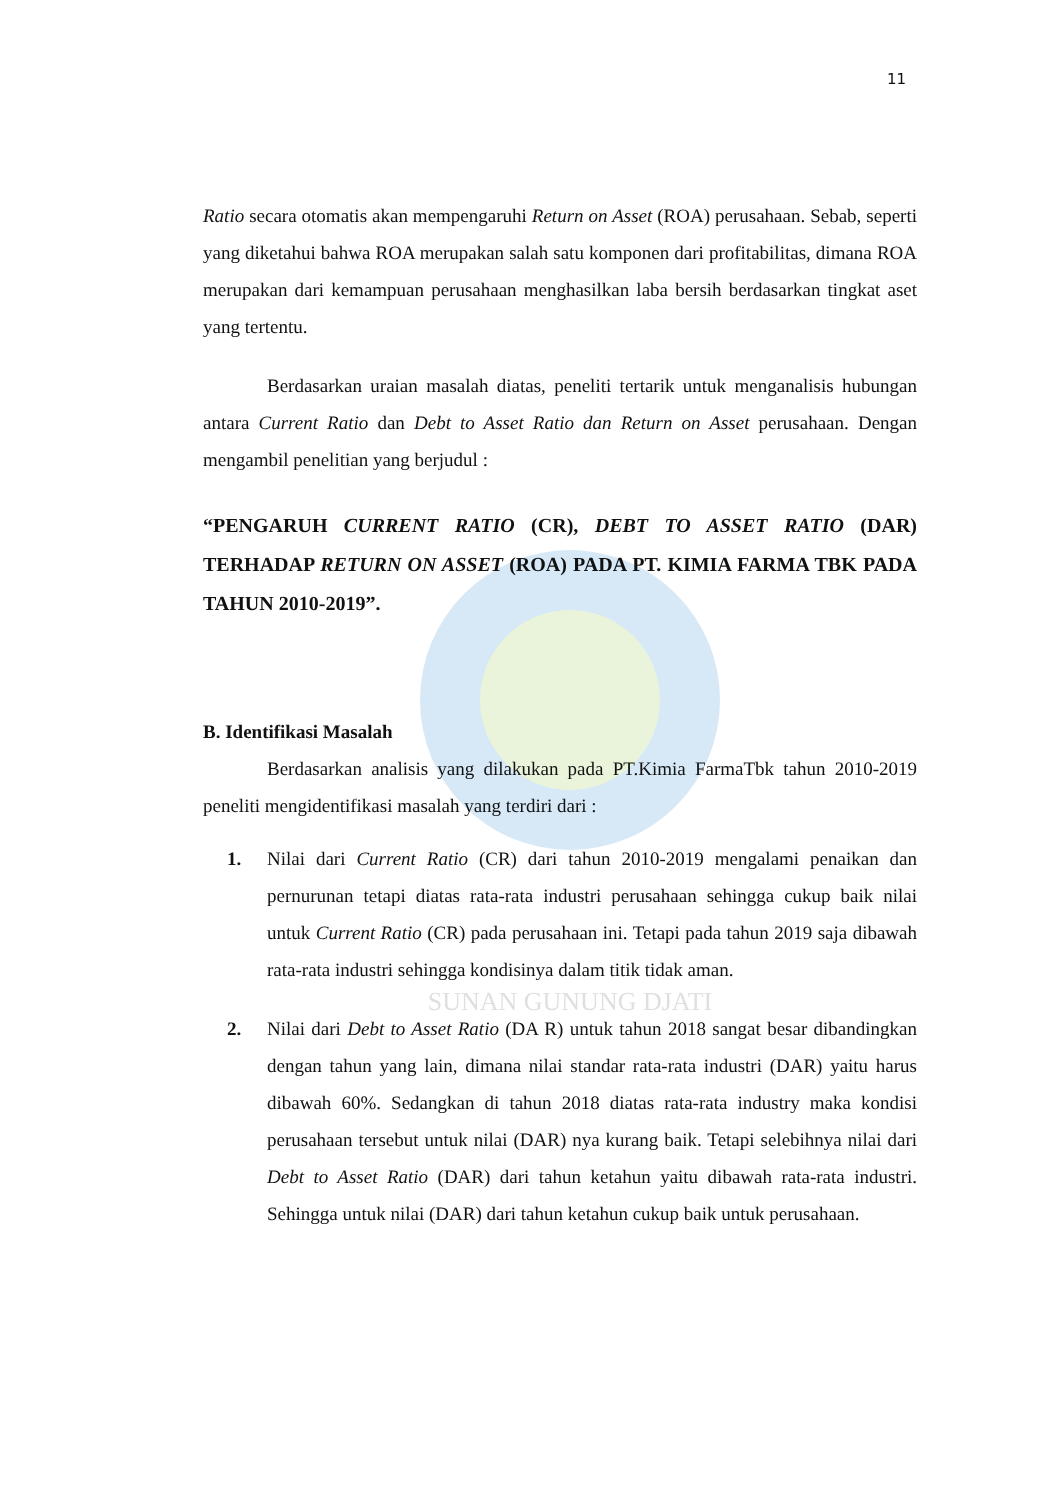SUNAN GUNUNG DJATI
11
Ratio secara otomatis akan mempengaruhi Return on Asset (ROA) perusahaan. Sebab, seperti yang diketahui bahwa ROA merupakan salah satu komponen dari profitabilitas, dimana ROA merupakan dari kemampuan perusahaan menghasilkan laba bersih berdasarkan tingkat aset yang tertentu.
Berdasarkan uraian masalah diatas, peneliti tertarik untuk menganalisis hubungan antara Current Ratio dan Debt to Asset Ratio dan Return on Asset perusahaan. Dengan mengambil penelitian yang berjudul :
“PENGARUH CURRENT RATIO (CR), DEBT TO ASSET RATIO (DAR) TERHADAP RETURN ON ASSET (ROA) PADA PT. KIMIA FARMA TBK PADA TAHUN 2010-2019”.
B. Identifikasi Masalah
Berdasarkan analisis yang dilakukan pada PT.Kimia FarmaTbk tahun 2010-2019 peneliti mengidentifikasi masalah yang terdiri dari :
1. Nilai dari Current Ratio (CR) dari tahun 2010-2019 mengalami penaikan dan pernurunan tetapi diatas rata-rata industri perusahaan sehingga cukup baik nilai untuk Current Ratio (CR) pada perusahaan ini. Tetapi pada tahun 2019 saja dibawah rata-rata industri sehingga kondisinya dalam titik tidak aman.
2. Nilai dari Debt to Asset Ratio (DA R) untuk tahun 2018 sangat besar dibandingkan dengan tahun yang lain, dimana nilai standar rata-rata industri (DAR) yaitu harus dibawah 60%. Sedangkan di tahun 2018 diatas rata-rata industry maka kondisi perusahaan tersebut untuk nilai (DAR) nya kurang baik. Tetapi selebihnya nilai dari Debt to Asset Ratio (DAR) dari tahun ketahun yaitu dibawah rata-rata industri. Sehingga untuk nilai (DAR) dari tahun ketahun cukup baik untuk perusahaan.